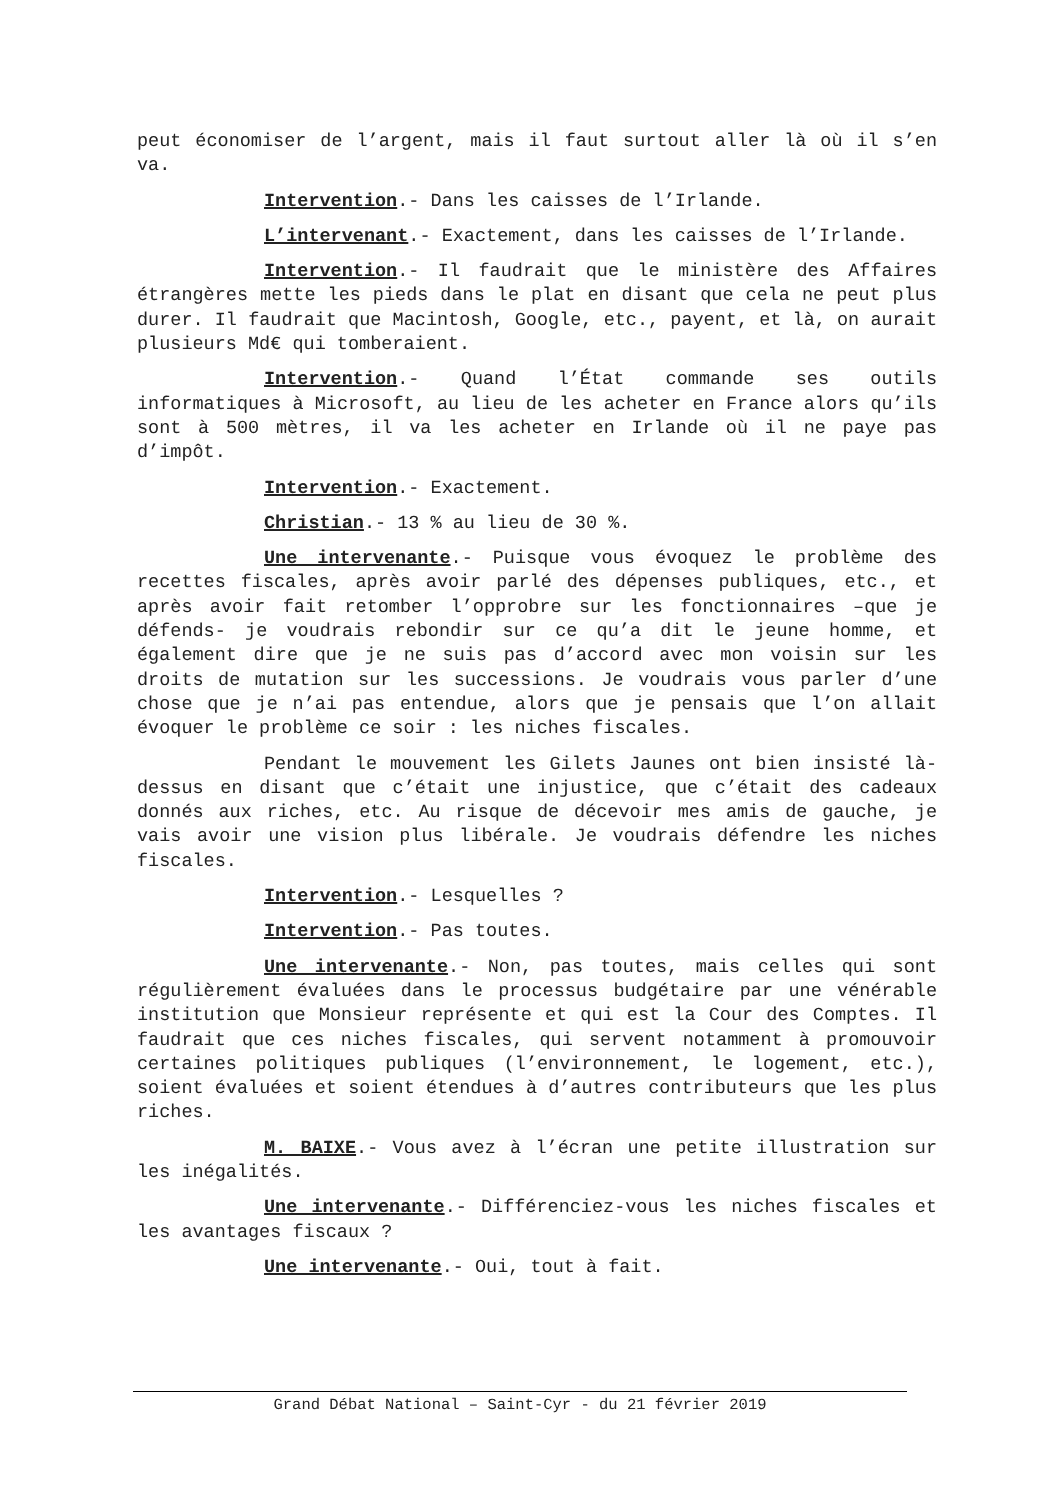peut économiser de l’argent, mais il faut surtout aller là où il s’en va.
Intervention.- Dans les caisses de l’Irlande.
L’intervenant.- Exactement, dans les caisses de l’Irlande.
Intervention.- Il faudrait que le ministère des Affaires étrangères mette les pieds dans le plat en disant que cela ne peut plus durer. Il faudrait que Macintosh, Google, etc., payent, et là, on aurait plusieurs Md€ qui tomberaient.
Intervention.- Quand l’État commande ses outils informatiques à Microsoft, au lieu de les acheter en France alors qu’ils sont à 500 mètres, il va les acheter en Irlande où il ne paye pas d’impôt.
Intervention.- Exactement.
Christian.- 13 % au lieu de 30 %.
Une intervenante.- Puisque vous évoquez le problème des recettes fiscales, après avoir parlé des dépenses publiques, etc., et après avoir fait retomber l’opprobre sur les fonctionnaires –que je défends- je voudrais rebondir sur ce qu’a dit le jeune homme, et également dire que je ne suis pas d’accord avec mon voisin sur les droits de mutation sur les successions. Je voudrais vous parler d’une chose que je n’ai pas entendue, alors que je pensais que l’on allait évoquer le problème ce soir : les niches fiscales.
Pendant le mouvement les Gilets Jaunes ont bien insisté là-dessus en disant que c’était une injustice, que c’était des cadeaux donnés aux riches, etc. Au risque de décevoir mes amis de gauche, je vais avoir une vision plus libérale. Je voudrais défendre les niches fiscales.
Intervention.- Lesquelles ?
Intervention.- Pas toutes.
Une intervenante.- Non, pas toutes, mais celles qui sont régulièrement évaluées dans le processus budgétaire par une vénérable institution que Monsieur représente et qui est la Cour des Comptes. Il faudrait que ces niches fiscales, qui servent notamment à promouvoir certaines politiques publiques (l’environnement, le logement, etc.), soient évaluées et soient étendues à d’autres contributeurs que les plus riches.
M. BAIXE.- Vous avez à l’écran une petite illustration sur les inégalités.
Une intervenante.- Différenciez-vous les niches fiscales et les avantages fiscaux ?
Une intervenante.- Oui, tout à fait.
Grand Débat National – Saint-Cyr - du 21 février 2019